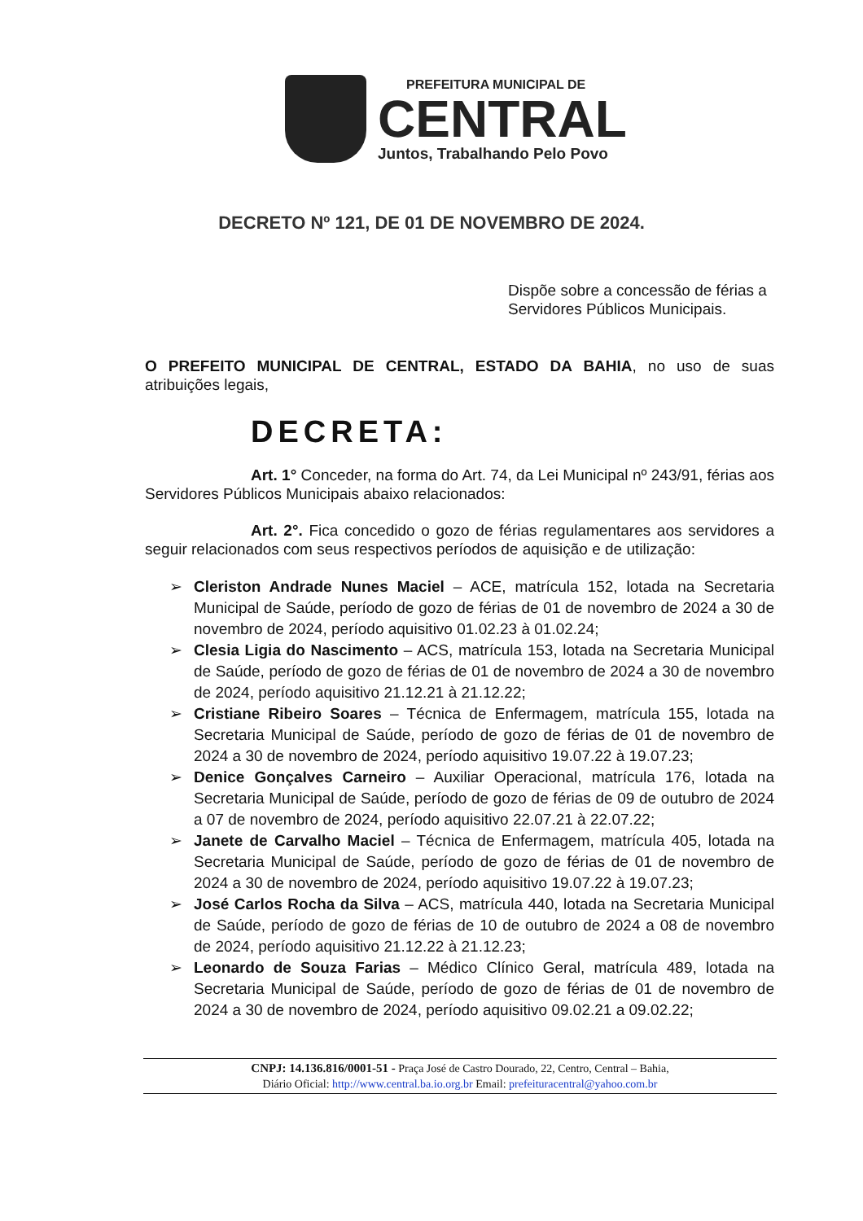PREFEITURA MUNICIPAL DE
CENTRAL
Juntos, Trabalhando Pelo Povo
DECRETO Nº 121, DE 01 DE NOVEMBRO DE 2024.
Dispõe sobre a concessão de férias a Servidores Públicos Municipais.
O PREFEITO MUNICIPAL DE CENTRAL, ESTADO DA BAHIA, no uso de suas atribuições legais,
DECRETA:
Art. 1° Conceder, na forma do Art. 74, da Lei Municipal nº 243/91, férias aos Servidores Públicos Municipais abaixo relacionados:
Art. 2°. Fica concedido o gozo de férias regulamentares aos servidores a seguir relacionados com seus respectivos períodos de aquisição e de utilização:
➢ Cleriston Andrade Nunes Maciel – ACE, matrícula 152, lotada na Secretaria Municipal de Saúde, período de gozo de férias de 01 de novembro de 2024 a 30 de novembro de 2024, período aquisitivo 01.02.23 à 01.02.24;
➢ Clesia Ligia do Nascimento – ACS, matrícula 153, lotada na Secretaria Municipal de Saúde, período de gozo de férias de 01 de novembro de 2024 a 30 de novembro de 2024, período aquisitivo 21.12.21 à 21.12.22;
➢ Cristiane Ribeiro Soares – Técnica de Enfermagem, matrícula 155, lotada na Secretaria Municipal de Saúde, período de gozo de férias de 01 de novembro de 2024 a 30 de novembro de 2024, período aquisitivo 19.07.22 à 19.07.23;
➢ Denice Gonçalves Carneiro – Auxiliar Operacional, matrícula 176, lotada na Secretaria Municipal de Saúde, período de gozo de férias de 09 de outubro de 2024 a 07 de novembro de 2024, período aquisitivo 22.07.21 à 22.07.22;
➢ Janete de Carvalho Maciel – Técnica de Enfermagem, matrícula 405, lotada na Secretaria Municipal de Saúde, período de gozo de férias de 01 de novembro de 2024 a 30 de novembro de 2024, período aquisitivo 19.07.22 à 19.07.23;
➢ José Carlos Rocha da Silva – ACS, matrícula 440, lotada na Secretaria Municipal de Saúde, período de gozo de férias de 10 de outubro de 2024 a 08 de novembro de 2024, período aquisitivo 21.12.22 à 21.12.23;
➢ Leonardo de Souza Farias – Médico Clínico Geral, matrícula 489, lotada na Secretaria Municipal de Saúde, período de gozo de férias de 01 de novembro de 2024 a 30 de novembro de 2024, período aquisitivo 09.02.21 a 09.02.22;
CNPJ: 14.136.816/0001-51 - Praça José de Castro Dourado, 22, Centro, Central – Bahia,
Diário Oficial: http://www.central.ba.io.org.br Email: prefeituracentral@yahoo.com.br